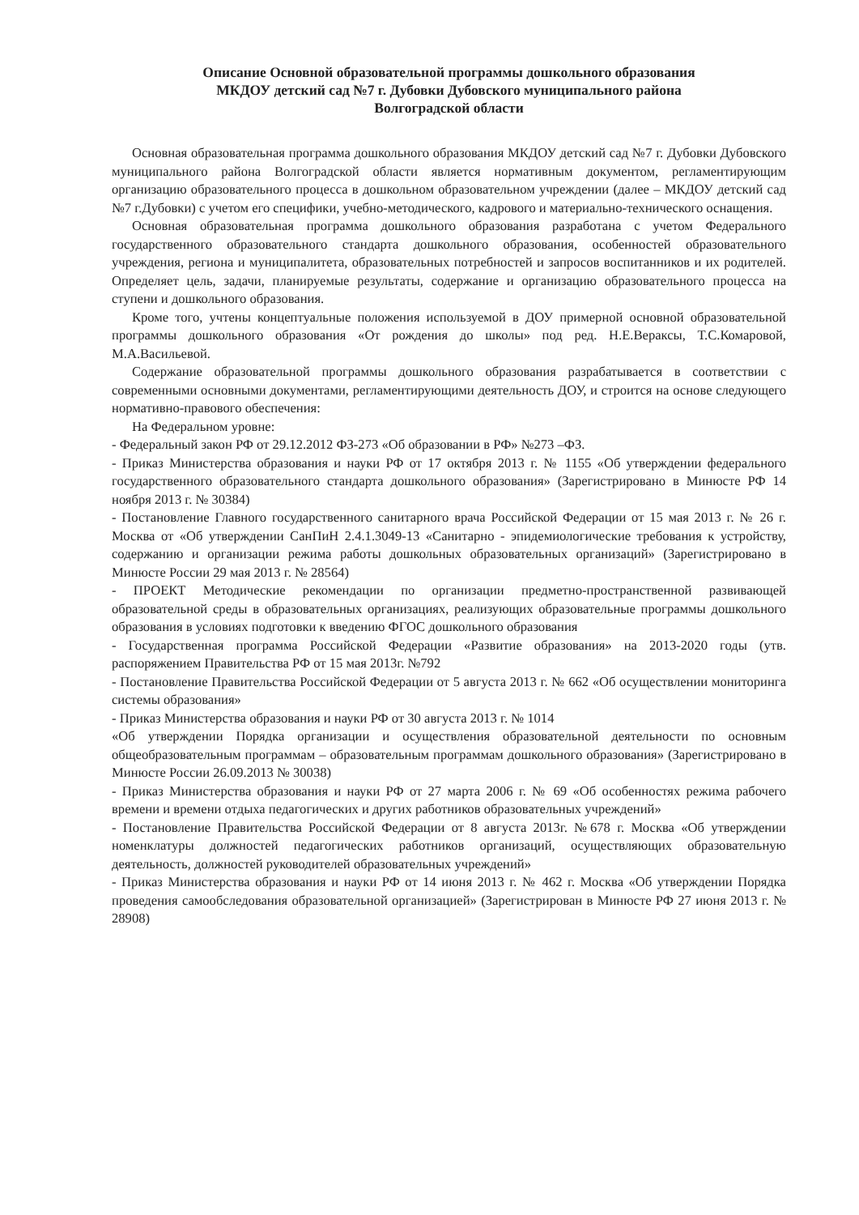Описание Основной образовательной программы дошкольного образования
МКДОУ детский сад №7 г. Дубовки Дубовского муниципального района
Волгоградской области
Основная образовательная программа дошкольного образования МКДОУ детский сад №7 г. Дубовки Дубовского муниципального района Волгоградской области является нормативным документом, регламентирующим организацию образовательного процесса в дошкольном образовательном учреждении (далее – МКДОУ детский сад №7 г.Дубовки) с учетом его специфики, учебно-методического, кадрового и материально-технического оснащения.
Основная образовательная программа дошкольного образования разработана с учетом Федерального государственного образовательного стандарта дошкольного образования, особенностей образовательного учреждения, региона и муниципалитета, образовательных потребностей и запросов воспитанников и их родителей. Определяет цель, задачи, планируемые результаты, содержание и организацию образовательного процесса на ступени и дошкольного образования.
Кроме того, учтены концептуальные положения используемой в ДОУ примерной основной образовательной программы дошкольного образования «От рождения до школы» под ред. Н.Е.Вераксы, Т.С.Комаровой, М.А.Васильевой.
Содержание образовательной программы дошкольного образования разрабатывается в соответствии с современными основными документами, регламентирующими деятельность ДОУ, и строится на основе следующего нормативно-правового обеспечения:
На Федеральном уровне:
- Федеральный закон РФ от 29.12.2012 ФЗ-273 «Об образовании в РФ» №273 –ФЗ.
- Приказ Министерства образования и науки РФ от 17 октября 2013 г. № 1155 «Об утверждении федерального государственного образовательного стандарта дошкольного образования» (Зарегистрировано в Минюсте РФ 14 ноября 2013 г. № 30384)
- Постановление Главного государственного санитарного врача Российской Федерации от 15 мая 2013 г. № 26 г. Москва от «Об утверждении СанПиН 2.4.1.3049-13 «Санитарно - эпидемиологические требования к устройству, содержанию и организации режима работы дошкольных образовательных организаций» (Зарегистрировано в Минюсте России 29 мая 2013 г. № 28564)
- ПРОЕКТ Методические рекомендации по организации предметно-пространственной развивающей образовательной среды в образовательных организациях, реализующих образовательные программы дошкольного образования в условиях подготовки к введению ФГОС дошкольного образования
- Государственная программа Российской Федерации «Развитие образования» на 2013-2020 годы (утв. распоряжением Правительства РФ от 15 мая 2013г. №792
- Постановление Правительства Российской Федерации от 5 августа 2013 г. № 662 «Об осуществлении мониторинга системы образования»
- Приказ Министерства образования и науки РФ от 30 августа 2013 г. № 1014
«Об утверждении Порядка организации и осуществления образовательной деятельности по основным общеобразовательным программам – образовательным программам дошкольного образования» (Зарегистрировано в Минюсте России 26.09.2013 № 30038)
- Приказ Министерства образования и науки РФ от 27 марта 2006 г. № 69 «Об особенностях режима рабочего времени и времени отдыха педагогических и других работников образовательных учреждений»
- Постановление Правительства Российской Федерации от 8 августа 2013г. №678 г. Москва «Об утверждении номенклатуры должностей педагогических работников организаций, осуществляющих образовательную деятельность, должностей руководителей образовательных учреждений»
- Приказ Министерства образования и науки РФ от 14 июня 2013 г. № 462 г. Москва «Об утверждении Порядка проведения самообследования образовательной организацией» (Зарегистрирован в Минюсте РФ 27 июня 2013 г. № 28908)